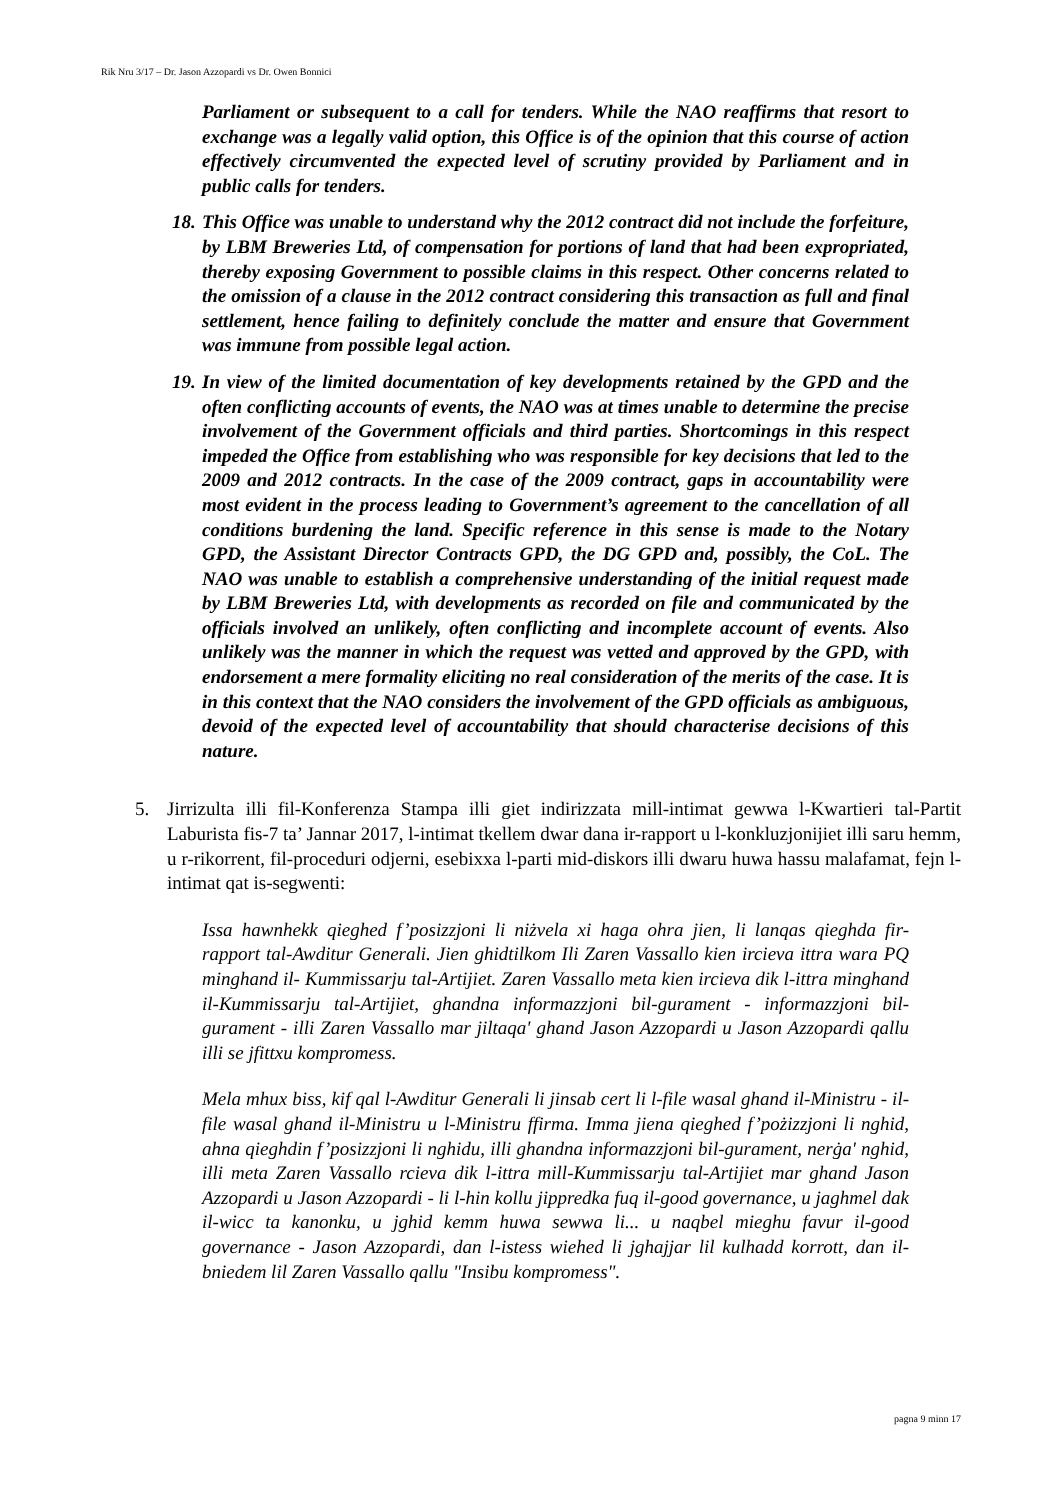Rik Nru 3/17 – Dr. Jason Azzopardi vs Dr. Owen Bonnici
Parliament or subsequent to a call for tenders. While the NAO reaffirms that resort to exchange was a legally valid option, this Office is of the opinion that this course of action effectively circumvented the expected level of scrutiny provided by Parliament and in public calls for tenders.
18.
This Office was unable to understand why the 2012 contract did not include the forfeiture, by LBM Breweries Ltd, of compensation for portions of land that had been expropriated, thereby exposing Government to possible claims in this respect. Other concerns related to the omission of a clause in the 2012 contract considering this transaction as full and final settlement, hence failing to definitely conclude the matter and ensure that Government was immune from possible legal action.
19.
In view of the limited documentation of key developments retained by the GPD and the often conflicting accounts of events, the NAO was at times unable to determine the precise involvement of the Government officials and third parties. Shortcomings in this respect impeded the Office from establishing who was responsible for key decisions that led to the 2009 and 2012 contracts. In the case of the 2009 contract, gaps in accountability were most evident in the process leading to Government’s agreement to the cancellation of all conditions burdening the land. Specific reference in this sense is made to the Notary GPD, the Assistant Director Contracts GPD, the DG GPD and, possibly, the CoL. The NAO was unable to establish a comprehensive understanding of the initial request made by LBM Breweries Ltd, with developments as recorded on file and communicated by the officials involved an unlikely, often conflicting and incomplete account of events. Also unlikely was the manner in which the request was vetted and approved by the GPD, with endorsement a mere formality eliciting no real consideration of the merits of the case. It is in this context that the NAO considers the involvement of the GPD officials as ambiguous, devoid of the expected level of accountability that should characterise decisions of this nature.
5. Jirrizulta illi fil-Konferenza Stampa illi giet indirizzata mill-intimat gewwa l-Kwartieri tal-Partit Laburista fis-7 ta’ Jannar 2017, l-intimat tkellem dwar dana ir-rapport u l-konkluzjonijiet illi saru hemm, u r-rikorrent, fil-proceduri odjerni, esebixxa l-parti mid-diskors illi dwaru huwa hassu malafamat, fejn l-intimat qat is-segwenti:
Issa hawnhekk qieghed f’posizzjoni li niżvela xi haga ohra jien, li lanqas qieghda fir-rapport tal-Awditur Generali. Jien ghidtilkom Ili Zaren Vassallo kien ircieva ittra wara PQ minghand il- Kummissarju tal-Artijiet. Zaren Vassallo meta kien ircieva dik l-ittra minghand il-Kummissarju tal-Artijiet, ghandna informazzjoni bil-gurament - informazzjoni bil-gurament - illi Zaren Vassallo mar jiltaqa' ghand Jason Azzopardi u Jason Azzopardi qallu illi se jfittxu kompromess.
Mela mhux biss, kif qal l-Awditur Generali li jinsab cert li l-file wasal ghand il-Ministru - il-file wasal ghand il-Ministru u l-Ministru ffirma. Imma jiena qieghed f’pożizzjoni li nghid, ahna qieghdin f’posizzjoni li nghidu, illi ghandna informazzjoni bil-gurament, nerġa' nghid, illi meta Zaren Vassallo rcieva dik l-ittra mill-Kummissarju tal-Artijiet mar ghand Jason Azzopardi u Jason Azzopardi - li l-hin kollu jippredka fuq il-good governance, u jaghmel dak il-wicc ta kanonku, u jghid kemm huwa sewwa li... u naqbel mieghu favur il-good governance - Jason Azzopardi, dan l-istess wiehed li jghajjar lil kulhadd korrott, dan il-bniedem lil Zaren Vassallo qallu "Insibu kompromess".
pagna 9 minn 17